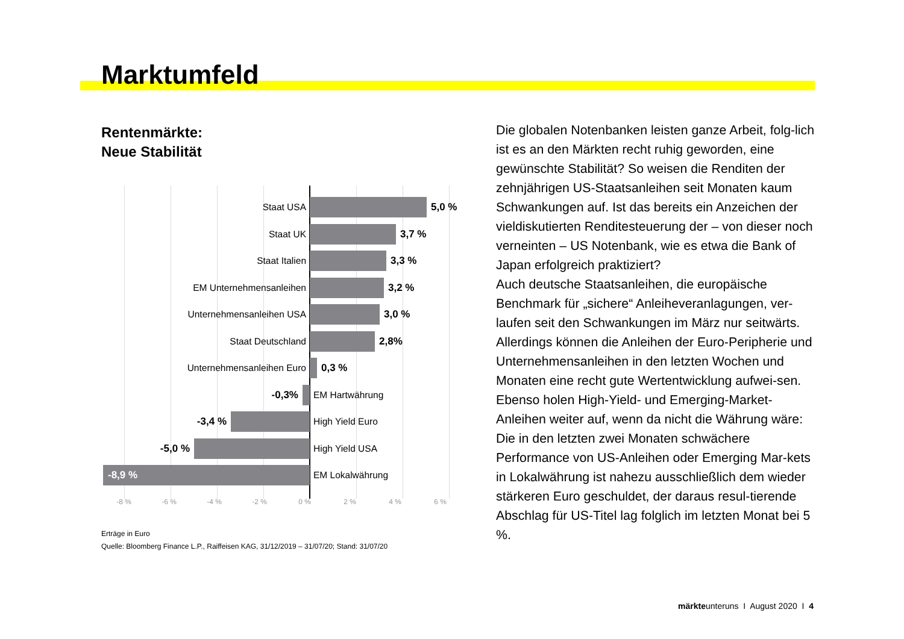Marktumfeld
Rentenmärkte:
Neue Stabilität
Staat USA 5,0 %
Staat UK 3,7 %
Staat Italien 3,3 %
EM Unternehmensanleihen 3,2 %
Unternehmensanleihen USA 3,0 %
Staat Deutschland 2,8%
Unternehmensanleihen Euro 0,3 %
-0,3% EM Hartwährung
-3,4 % High Yield Euro
-5,0 % High Yield USA
-8,9 %
EM Lokalwährung
-8 % -6 % -4 % -2 % 0 % 2 % 4 % 6 %
Erträge in Euro
Quelle: Bloomberg Finance L.P., Raiffeisen KAG, 31/12/2019 – 31/07/20; Stand: 31/07/20
Die globalen Notenbanken leisten ganze Arbeit, folg-lich ist es an den Märkten recht ruhig geworden, eine gewünschte Stabilität? So weisen die Renditen der zehnjährigen US-Staatsanleihen seit Monaten kaum Schwankungen auf. Ist das bereits ein Anzeichen der vieldiskutierten Renditesteuerung der – von dieser noch verneinten – US Notenbank, wie es etwa die Bank of Japan erfolgreich praktiziert?
Auch deutsche Staatsanleihen, die europäische Benchmark für „sichere“ Anleiheveranlagungen, ver-laufen seit den Schwankungen im März nur seitwärts. Allerdings können die Anleihen der Euro-Peripherie und Unternehmensanleihen in den letzten Wochen und Monaten eine recht gute Wertentwicklung aufwei-sen. Ebenso holen High-Yield- und Emerging-Market-Anleihen weiter auf, wenn da nicht die Währung wäre: Die in den letzten zwei Monaten schwächere Performance von US-Anleihen oder Emerging Mar-kets in Lokalwährung ist nahezu ausschließlich dem wieder stärkeren Euro geschuldet, der daraus resul-tierende Abschlag für US-Titel lag folglich im letzten Monat bei 5 %.
märkteunteruns I August 2020 I 4